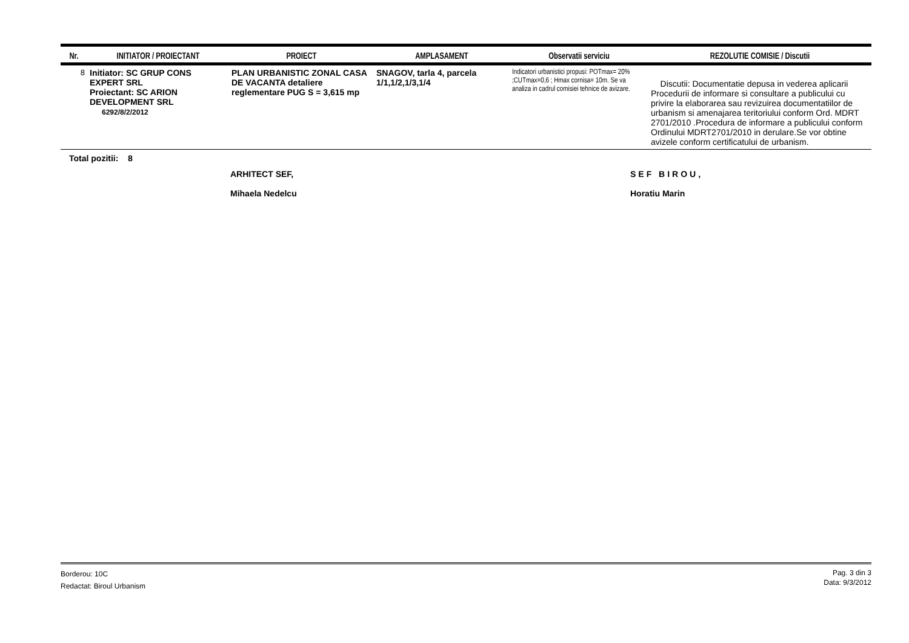| Nr. | INITIATOR / PROIECTANT | PROIECT | AMPLASAMENT | Observatii serviciu | REZOLUTIE COMISIE / Discutii |
| --- | --- | --- | --- | --- | --- |
| 8 | Initiator: SC GRUP CONS EXPERT SRL Proiectant: SC ARION DEVELOPMENT SRL 6292/8/2/2012 | PLAN URBANISTIC ZONAL CASA DE VACANTA detaliere reglementare PUG S = 3,615 mp | SNAGOV, tarla 4, parcela 1/1,1/2,1/3,1/4 | Indicatori urbanistici propusi: POTmax= 20% ;CUTmax=0,6 ; Hmax cornisa= 10m. Se va analiza in cadrul comisiei tehnice de avizare. | Discutii: Documentatie depusa in vederea aplicarii Procedurii de informare si consultare a publicului cu privire la elaborarea sau revizuirea documentatiilor de urbanism si amenajarea teritoriului conform Ord. MDRT 2701/2010 .Procedura de informare a publicului conform Ordinului MDRT2701/2010 in derulare.Se vor obtine avizele conform certificatului de urbanism. |
Total pozitii: 8
ARHITECT SEF,
Mihaela Nedelcu
SEF BIROU,
Horatiu Marin
Borderou: 10C
Redactat: Biroul Urbanism
Pag. 3 din 3
Data: 9/3/2012